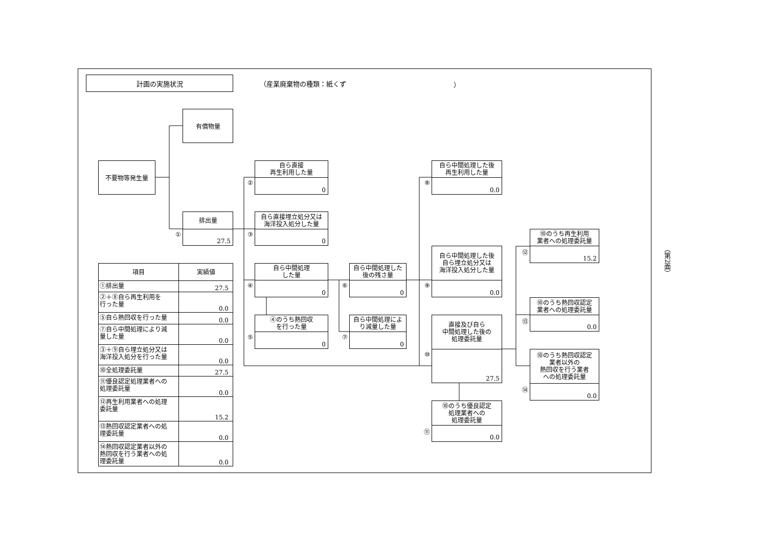計画の実施状況
（産業廃棄物の種類：紙くず ）
有償物量
不要物等発生量
①
排出量
27.5
②
自ら直接
再生利用した量
0
③
自ら直接埋立処分又は
海洋投入処分した量
0
④
自ら中間処理
した量
0
⑤
④のうち熱回収
を行った量
0
⑥
自ら中間処理した
後の残さ量
0
⑦
自ら中間処理によ
り減量した量
0
⑧
自ら中間処理した後
再生利用した量
0.0
⑨
自ら中間処理した後
自ら埋立処分又は
海洋投入処分した量
0.0
⑩
直接及び自ら
中間処理した後の
処理委託量
27.5
⑪
⑩のうち優良認定
処理業者への
処理委託量
0.0
⑫
⑩のうち再生利用
業者への処理委託量
15.2
⑬
⑩のうち熱回収認定
業者への処理委託量
0.0
⑭
⑩のうち熱回収認定
業者以外の
熱回収を行う業者
への処理委託量
0.0
（第2面）
| 項目 | 実績値 |
| --- | --- |
| ①排出量 | 27.5 |
| ②＋⑧自ら再生利用を 行った量 | 0.0 |
| ⑤自ら熱回収を行った量 | 0.0 |
| ⑦自ら中間処理により減 量した量 | 0.0 |
| ③＋⑨自ら埋立処分又は 海洋投入処分を行った量 | 0.0 |
| ⑩全処理委託量 | 27.5 |
| ⑪優良認定処理業者への 処理委託量 | 0.0 |
| ⑫再生利用業者への処理 委託量 | 15.2 |
| ⑬熱回収認定業者への処 理委託量 | 0.0 |
| ⑭熱回収認定業者以外の 熱回収を行う業者への処 理委託量 | 0.0 |